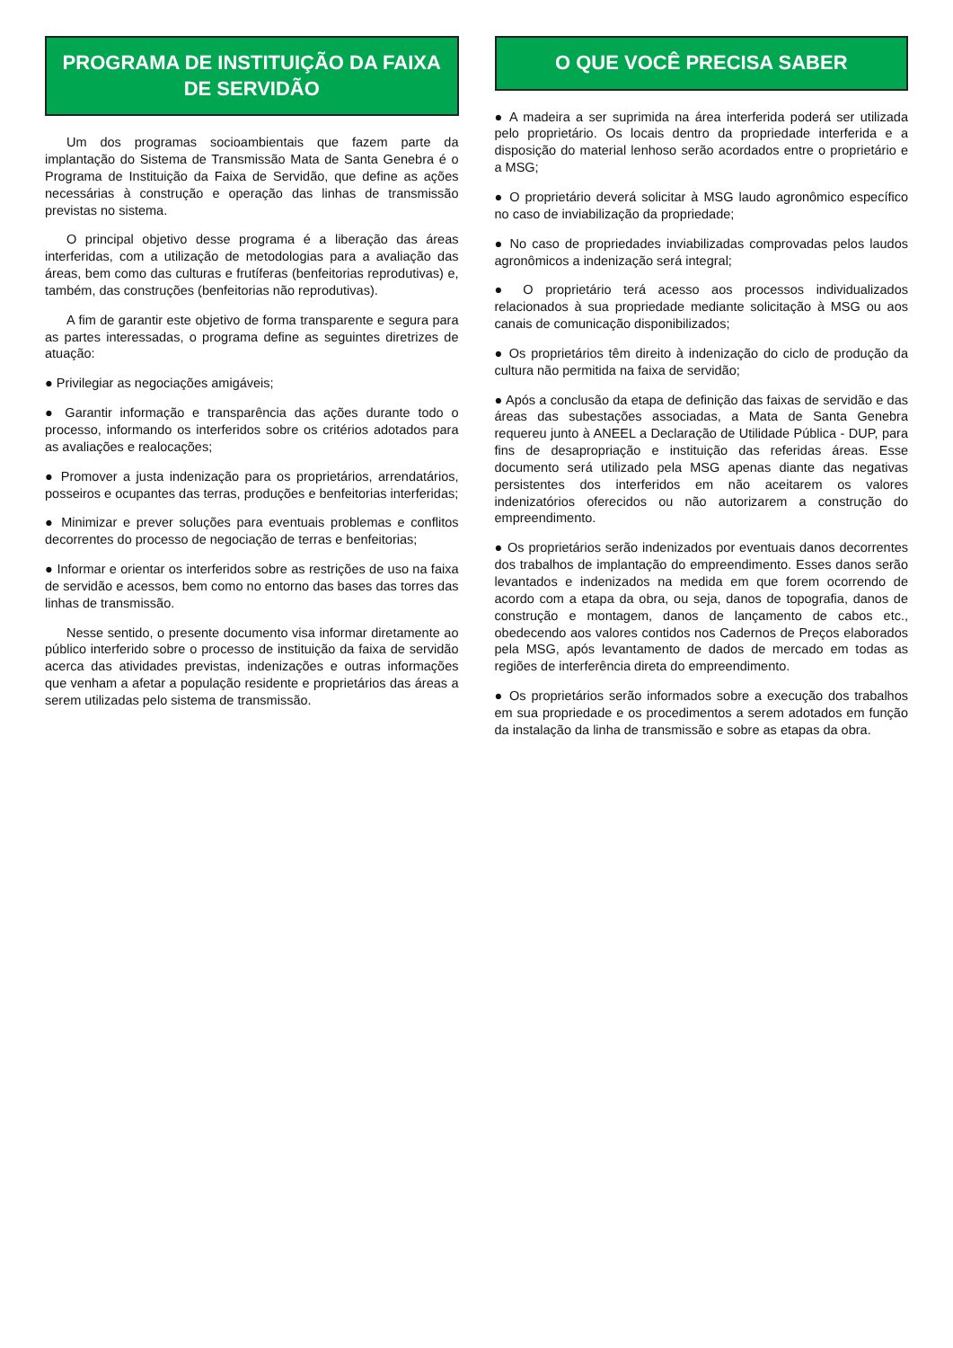PROGRAMA DE INSTITUIÇÃO DA FAIXA DE SERVIDÃO
Um dos programas socioambientais que fazem parte da implantação do Sistema de Transmissão Mata de Santa Genebra é o Programa de Instituição da Faixa de Servidão, que define as ações necessárias à construção e operação das linhas de transmissão previstas no sistema.
O principal objetivo desse programa é a liberação das áreas interferidas, com a utilização de metodologias para a avaliação das áreas, bem como das culturas e frutíferas (benfeitorias reprodutivas) e, também, das construções (benfeitorias não reprodutivas).
A fim de garantir este objetivo de forma transparente e segura para as partes interessadas, o programa define as seguintes diretrizes de atuação:
● Privilegiar as negociações amigáveis;
● Garantir informação e transparência das ações durante todo o processo, informando os interferidos sobre os critérios adotados para as avaliações e realocações;
● Promover a justa indenização para os proprietários, arrendatários, posseiros e ocupantes das terras, produções e benfeitorias interferidas;
● Minimizar e prever soluções para eventuais problemas e conflitos decorrentes do processo de negociação de terras e benfeitorias;
● Informar e orientar os interferidos sobre as restrições de uso na faixa de servidão e acessos, bem como no entorno das bases das torres das linhas de transmissão.
Nesse sentido, o presente documento visa informar diretamente ao público interferido sobre o processo de instituição da faixa de servidão acerca das atividades previstas, indenizações e outras informações que venham a afetar a população residente e proprietários das áreas a serem utilizadas pelo sistema de transmissão.
O QUE VOCÊ PRECISA SABER
● A madeira a ser suprimida na área interferida poderá ser utilizada pelo proprietário. Os locais dentro da propriedade interferida e a disposição do material lenhoso serão acordados entre o proprietário e a MSG;
● O proprietário deverá solicitar à MSG laudo agronômico específico no caso de inviabilização da propriedade;
● No caso de propriedades inviabilizadas comprovadas pelos laudos agronômicos a indenização será integral;
● O proprietário terá acesso aos processos individualizados relacionados à sua propriedade mediante solicitação à MSG ou aos canais de comunicação disponibilizados;
● Os proprietários têm direito à indenização do ciclo de produção da cultura não permitida na faixa de servidão;
● Após a conclusão da etapa de definição das faixas de servidão e das áreas das subestações associadas, a Mata de Santa Genebra requereu junto à ANEEL a Declaração de Utilidade Pública - DUP, para fins de desapropriação e instituição das referidas áreas. Esse documento será utilizado pela MSG apenas diante das negativas persistentes dos interferidos em não aceitarem os valores indenizatórios oferecidos ou não autorizarem a construção do empreendimento.
● Os proprietários serão indenizados por eventuais danos decorrentes dos trabalhos de implantação do empreendimento. Esses danos serão levantados e indenizados na medida em que forem ocorrendo de acordo com a etapa da obra, ou seja, danos de topografia, danos de construção e montagem, danos de lançamento de cabos etc., obedecendo aos valores contidos nos Cadernos de Preços elaborados pela MSG, após levantamento de dados de mercado em todas as regiões de interferência direta do empreendimento.
● Os proprietários serão informados sobre a execução dos trabalhos em sua propriedade e os procedimentos a serem adotados em função da instalação da linha de transmissão e sobre as etapas da obra.